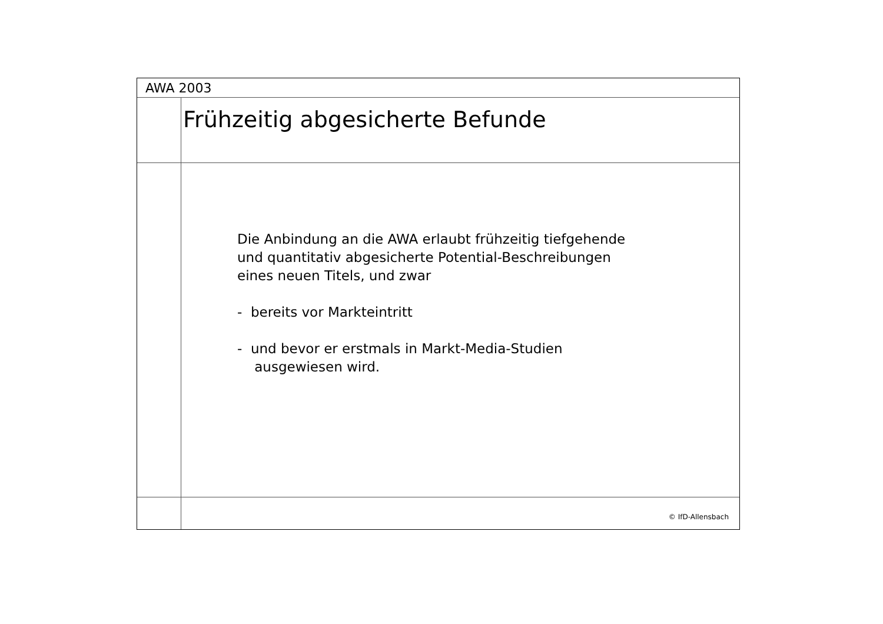AWA 2003
Frühzeitig abgesicherte Befunde
Die Anbindung an die AWA erlaubt frühzeitig tiefgehende
und quantitativ abgesicherte Potential-Beschreibungen
eines neuen Titels, und zwar
- bereits vor Markteintritt
- und bevor er erstmals in Markt-Media-Studien
ausgewiesen wird.
© IfD-Allensbach